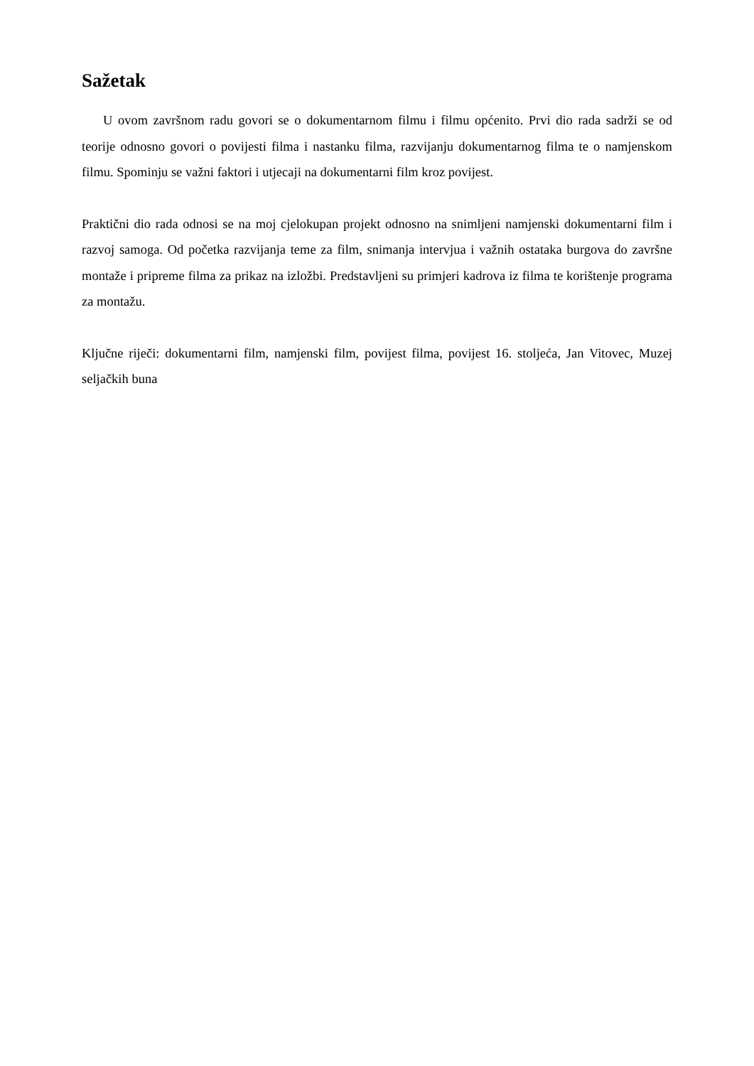Sažetak
U ovom završnom radu govori se o dokumentarnom filmu i filmu općenito. Prvi dio rada sadrži se od teorije odnosno govori o povijesti filma i nastanku filma, razvijanju dokumentarnog filma te o namjenskom filmu. Spominju se važni faktori i utjecaji na dokumentarni film kroz povijest.
Praktični dio rada odnosi se na moj cjelokupan projekt odnosno na snimljeni namjenski dokumentarni film i razvoj samoga. Od početka razvijanja teme za film, snimanja intervjua i važnih ostataka burgova do završne montaže i pripreme filma za prikaz na izložbi. Predstavljeni su primjeri kadrova iz filma te korištenje programa za montažu.
Ključne riječi: dokumentarni film, namjenski film, povijest filma, povijest 16. stoljeća, Jan Vitovec, Muzej seljačkih buna